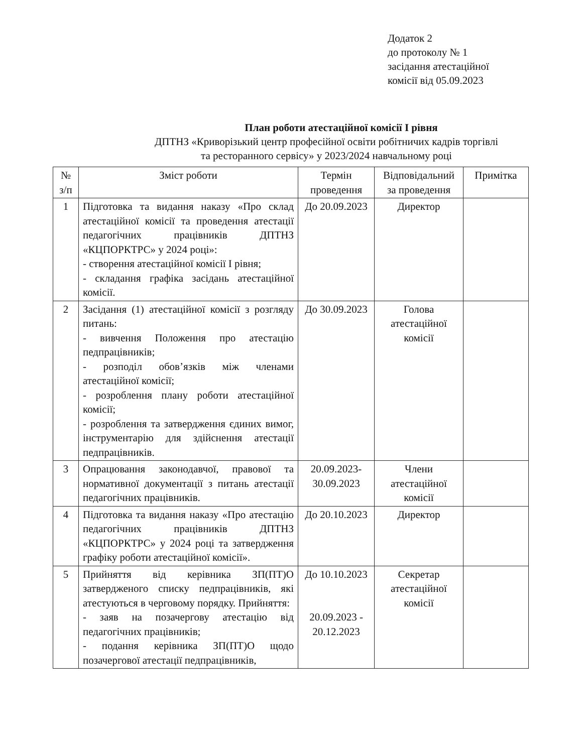Додаток 2
до протоколу № 1
засідання атестаційної
комісії від 05.09.2023
План роботи атестаційної комісії І рівня
ДПТНЗ «Криворізький центр професійної освіти робітничих кадрів торгівлі
та ресторанного сервісу» у 2023/2024 навчальному році
| № з/п | Зміст роботи | Термін проведення | Відповідальний за проведення | Примітка |
| --- | --- | --- | --- | --- |
| 1 | Підготовка та видання наказу «Про склад атестаційної комісії та проведення атестації педагогічних працівників ДПТНЗ «КЦПОРКТРС» у 2024 році»: - створення атестаційної комісії І рівня; - складання графіка засідань атестаційної комісії. | До 20.09.2023 | Директор | |
| 2 | Засідання (1) атестаційної комісії з розгляду питань: - вивчення Положення про атестацію педпрацівників; - розподіл обов’язків між членами атестаційної комісії; - розроблення плану роботи атестаційної комісії; - розроблення та затвердження єдиних вимог, інструментарію для здійснення атестації педпрацівників. | До 30.09.2023 | Голова атестаційної комісії | |
| 3 | Опрацювання законодавчої, правової та нормативної документації з питань атестації педагогічних працівників. | 20.09.2023- 30.09.2023 | Члени атестаційної комісії | |
| 4 | Підготовка та видання наказу «Про атестацію педагогічних працівників ДПТНЗ «КЦПОРКТРС» у 2024 році та затвердження графіку роботи атестаційної комісії». | До 20.10.2023 | Директор | |
| 5 | Прийняття від керівника ЗП(ПТ)О затвердженого списку педпрацівників, які атестуються в черговому порядку. Прийняття: - заяв на позачергову атестацію від педагогічних працівників; - подання керівника ЗП(ПТ)О щодо позачергової атестації педпрацівників, | До 10.10.2023 20.09.2023 - 20.12.2023 | Секретар атестаційної комісії | |